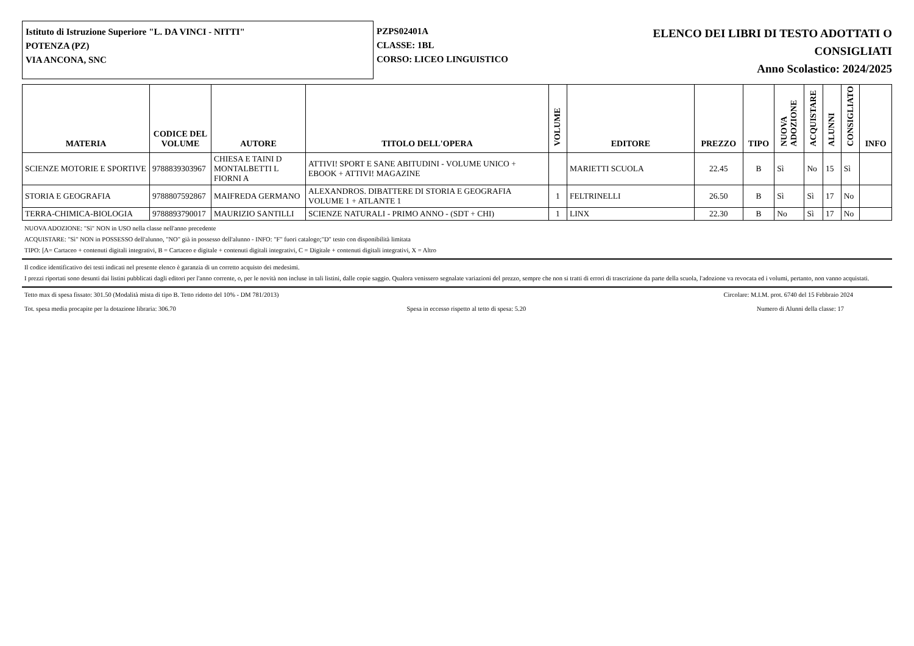Istituto di Istruzione Superiore "L. DA VINCI - NITTI"
POTENZA (PZ)
VIA ANCONA, SNC
PZPS02401A
CLASSE: 1BL
CORSO: LICEO LINGUISTICO
ELENCO DEI LIBRI DI TESTO ADOTTATI O
CONSIGLIATI
Anno Scolastico: 2024/2025
| MATERIA | CODICE DEL VOLUME | AUTORE | TITOLO DELL'OPERA | VOLUME | EDITORE | PREZZO | TIPO | NUOVA ADOZIONE | ACQUISTARE | ALUNNI | CONSIGLIATO | INFO |
| --- | --- | --- | --- | --- | --- | --- | --- | --- | --- | --- | --- | --- |
| SCIENZE MOTORIE E SPORTIVE | 9788839303967 | CHIESA E TAINI D MONTALBETTI L FIORNI A | ATTIVI! SPORT E SANE ABITUDINI - VOLUME UNICO + EBOOK + ATTIVI! MAGAZINE | | MARIETTI SCUOLA | 22.45 | B | Sì | No | 15 | Sì | |
| STORIA E GEOGRAFIA | 9788807592867 | MAIFREDA GERMANO | ALEXANDROS. DIBATTERE DI STORIA E GEOGRAFIA VOLUME 1 + ATLANTE 1 | 1 | FELTRINELLI | 26.50 | B | Sì | Sì | 17 | No | |
| TERRA-CHIMICA-BIOLOGIA | 9788893790017 | MAURIZIO SANTILLI | SCIENZE NATURALI - PRIMO ANNO - (SDT + CHI) | 1 | LINX | 22.30 | B | No | Sì | 17 | No | |
NUOVA ADOZIONE: "Sì" NON in USO nella classe nell'anno precedente
ACQUISTARE: "Sì" NON in POSSESSO dell'alunno, "NO" già in possesso dell'alunno - INFO: "F" fuori catalogo;"D" testo con disponibilità limitata
TIPO: [A= Cartaceo + contenuti digitali integrativi, B = Cartaceo e digitale + contenuti digitali integrativi, C = Digitale + contenuti digitali integrativi, X = Altro
Il codice identificativo dei testi indicati nel presente elenco è garanzia di un corretto acquisto dei medesimi.
I prezzi riportati sono desunti dai listini pubblicati dagli editori per l'anno corrente, o, per le novità non incluse in tali listini, dalle copie saggio. Qualora venissero segnalate variazioni del prezzo, sempre che non si tratti di errori di trascrizione da parte della scuola, l'adozione va revocata ed i volumi, pertanto, non vanno acquistati.
Tetto max di spesa fissato: 301.50 (Modalità mista di tipo B. Tetto ridotto del 10% - DM 781/2013) Circolare: M.I.M. prot. 6740 del 15 Febbraio 2024
Tot. spesa media procapite per la dotazione libraria: 306.70 Spesa in eccesso rispetto al tetto di spesa: 5.20 Numero di Alunni della classe: 17